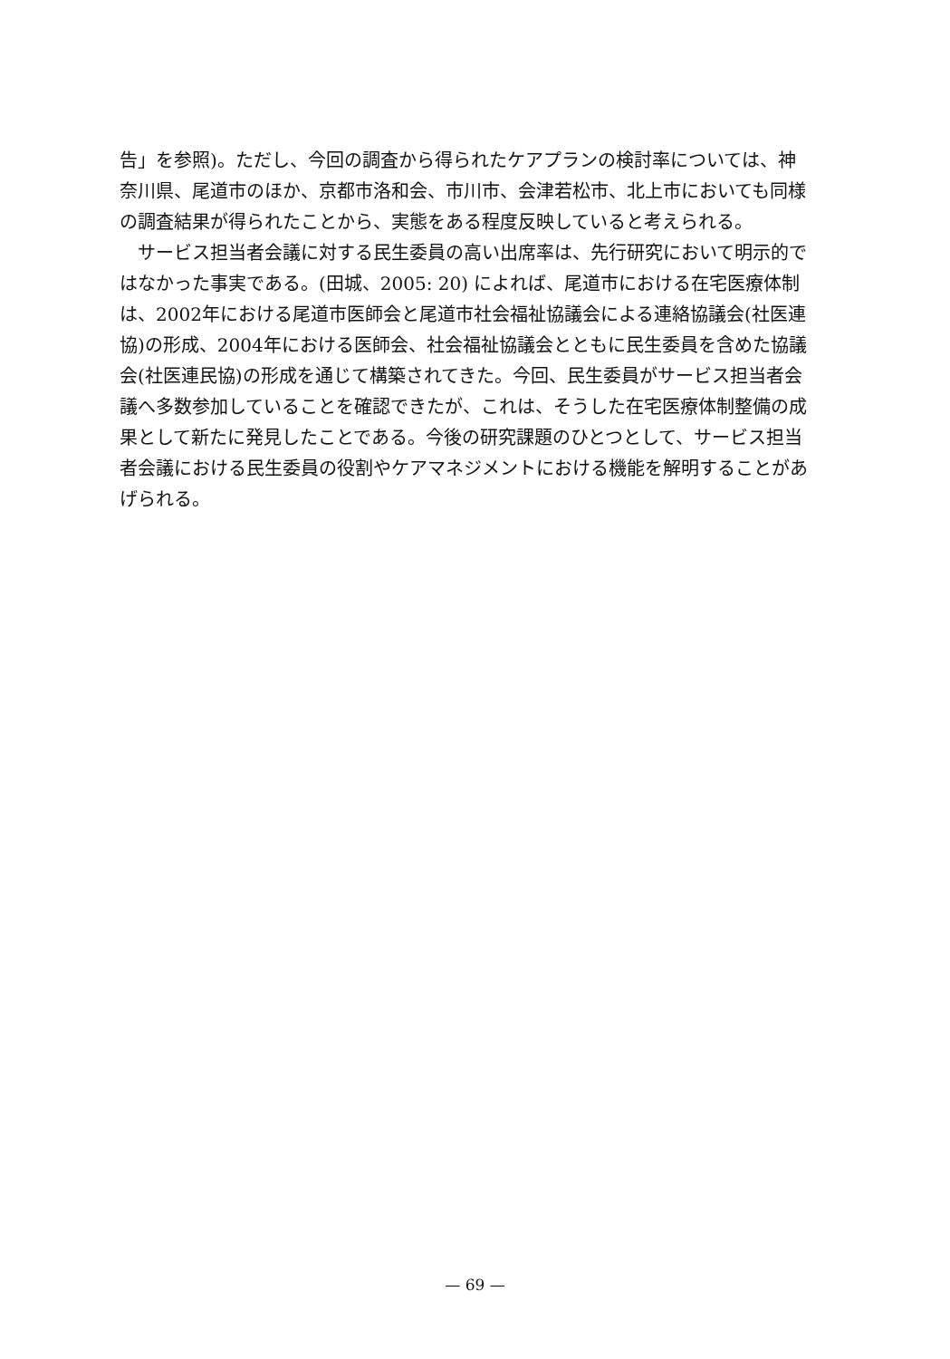告」を参照)。ただし、今回の調査から得られたケアプランの検討率については、神奈川県、尾道市のほか、京都市洛和会、市川市、会津若松市、北上市においても同様の調査結果が得られたことから、実態をある程度反映していると考えられる。
サービス担当者会議に対する民生委員の高い出席率は、先行研究において明示的ではなかった事実である。(田城、2005: 20) によれば、尾道市における在宅医療体制は、2002年における尾道市医師会と尾道市社会福祉協議会による連絡協議会(社医連協)の形成、2004年における医師会、社会福祉協議会とともに民生委員を含めた協議会(社医連民協)の形成を通じて構築されてきた。今回、民生委員がサービス担当者会議へ多数参加していることを確認できたが、これは、そうした在宅医療体制整備の成果として新たに発見したことである。今後の研究課題のひとつとして、サービス担当者会議における民生委員の役割やケアマネジメントにおける機能を解明することがあげられる。
— 69 —